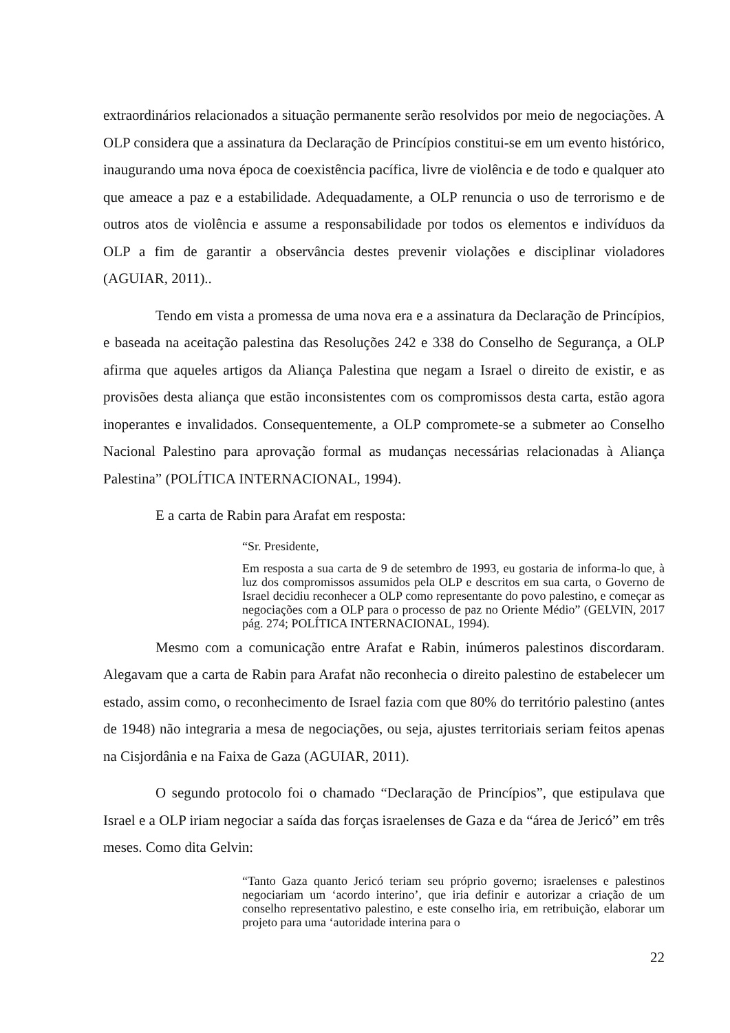extraordinários relacionados a situação permanente serão resolvidos por meio de negociações. A OLP considera que a assinatura da Declaração de Princípios constitui-se em um evento histórico, inaugurando uma nova época de coexistência pacífica, livre de violência e de todo e qualquer ato que ameace a paz e a estabilidade. Adequadamente, a OLP renuncia o uso de terrorismo e de outros atos de violência e assume a responsabilidade por todos os elementos e indivíduos da OLP a fim de garantir a observância destes prevenir violações e disciplinar violadores (AGUIAR, 2011)..
Tendo em vista a promessa de uma nova era e a assinatura da Declaração de Princípios, e baseada na aceitação palestina das Resoluções 242 e 338 do Conselho de Segurança, a OLP afirma que aqueles artigos da Aliança Palestina que negam a Israel o direito de existir, e as provisões desta aliança que estão inconsistentes com os compromissos desta carta, estão agora inoperantes e invalidados. Consequentemente, a OLP compromete-se a submeter ao Conselho Nacional Palestino para aprovação formal as mudanças necessárias relacionadas à Aliança Palestina” (POLÍTICA INTERNACIONAL, 1994).
E a carta de Rabin para Arafat em resposta:
“Sr. Presidente,
Em resposta a sua carta de 9 de setembro de 1993, eu gostaria de informa-lo que, à luz dos compromissos assumidos pela OLP e descritos em sua carta, o Governo de Israel decidiu reconhecer a OLP como representante do povo palestino, e começar as negociações com a OLP para o processo de paz no Oriente Médio” (GELVIN, 2017 pág. 274; POLÍTICA INTERNACIONAL, 1994).
Mesmo com a comunicação entre Arafat e Rabin, inúmeros palestinos discordaram. Alegavam que a carta de Rabin para Arafat não reconhecia o direito palestino de estabelecer um estado, assim como, o reconhecimento de Israel fazia com que 80% do território palestino (antes de 1948) não integraria a mesa de negociações, ou seja, ajustes territoriais seriam feitos apenas na Cisjordânia e na Faixa de Gaza (AGUIAR, 2011).
O segundo protocolo foi o chamado “Declaração de Princípios”, que estipulava que Israel e a OLP iriam negociar a saída das forças israelenses de Gaza e da “área de Jericó” em três meses. Como dita Gelvin:
“Tanto Gaza quanto Jericó teriam seu próprio governo; israelenses e palestinos negociariam um ‘acordo interino’, que iria definir e autorizar a criação de um conselho representativo palestino, e este conselho iria, em retribuição, elaborar um projeto para uma ‘autoridade interina para o
22